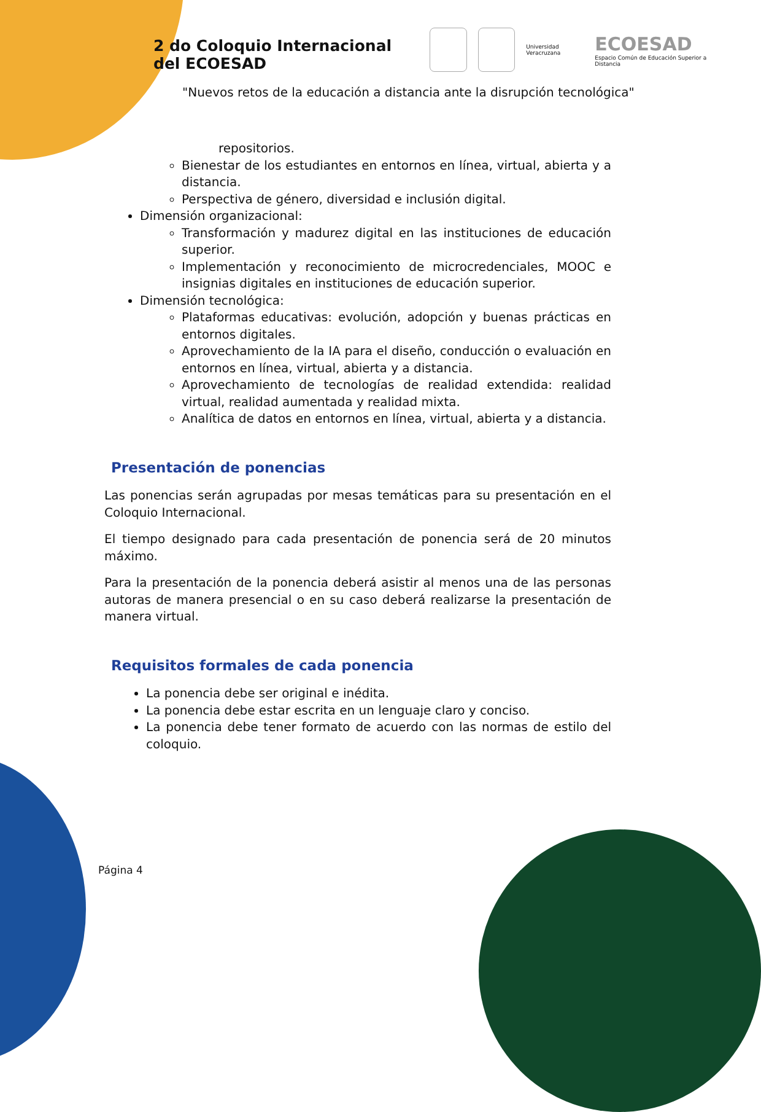2 do Coloquio Internacional
del ECOESAD
Universidad Veracruzana
ECOESAD
Espacio Común de Educación Superior a Distancia
"Nuevos retos de la educación a distancia ante la disrupción tecnológica"
repositorios.
Bienestar de los estudiantes en entornos en línea, virtual, abierta y a distancia.
Perspectiva de género, diversidad e inclusión digital.
Dimensión organizacional:
Transformación y madurez digital en las instituciones de educación superior.
Implementación y reconocimiento de microcredenciales, MOOC e insignias digitales en instituciones de educación superior.
Dimensión tecnológica:
Plataformas educativas: evolución, adopción y buenas prácticas en entornos digitales.
Aprovechamiento de la IA para el diseño, conducción o evaluación en entornos en línea, virtual, abierta y a distancia.
Aprovechamiento de tecnologías de realidad extendida: realidad virtual, realidad aumentada y realidad mixta.
Analítica de datos en entornos en línea, virtual, abierta y a distancia.
Presentación de ponencias
Las ponencias serán agrupadas por mesas temáticas para su presentación en el Coloquio Internacional.
El tiempo designado para cada presentación de ponencia será de 20 minutos máximo.
Para la presentación de la ponencia deberá asistir al menos una de las personas autoras de manera presencial o en su caso deberá realizarse la presentación de manera virtual.
Requisitos formales de cada ponencia
La ponencia debe ser original e inédita.
La ponencia debe estar escrita en un lenguaje claro y conciso.
La ponencia debe tener formato de acuerdo con las normas de estilo del coloquio.
Página 4